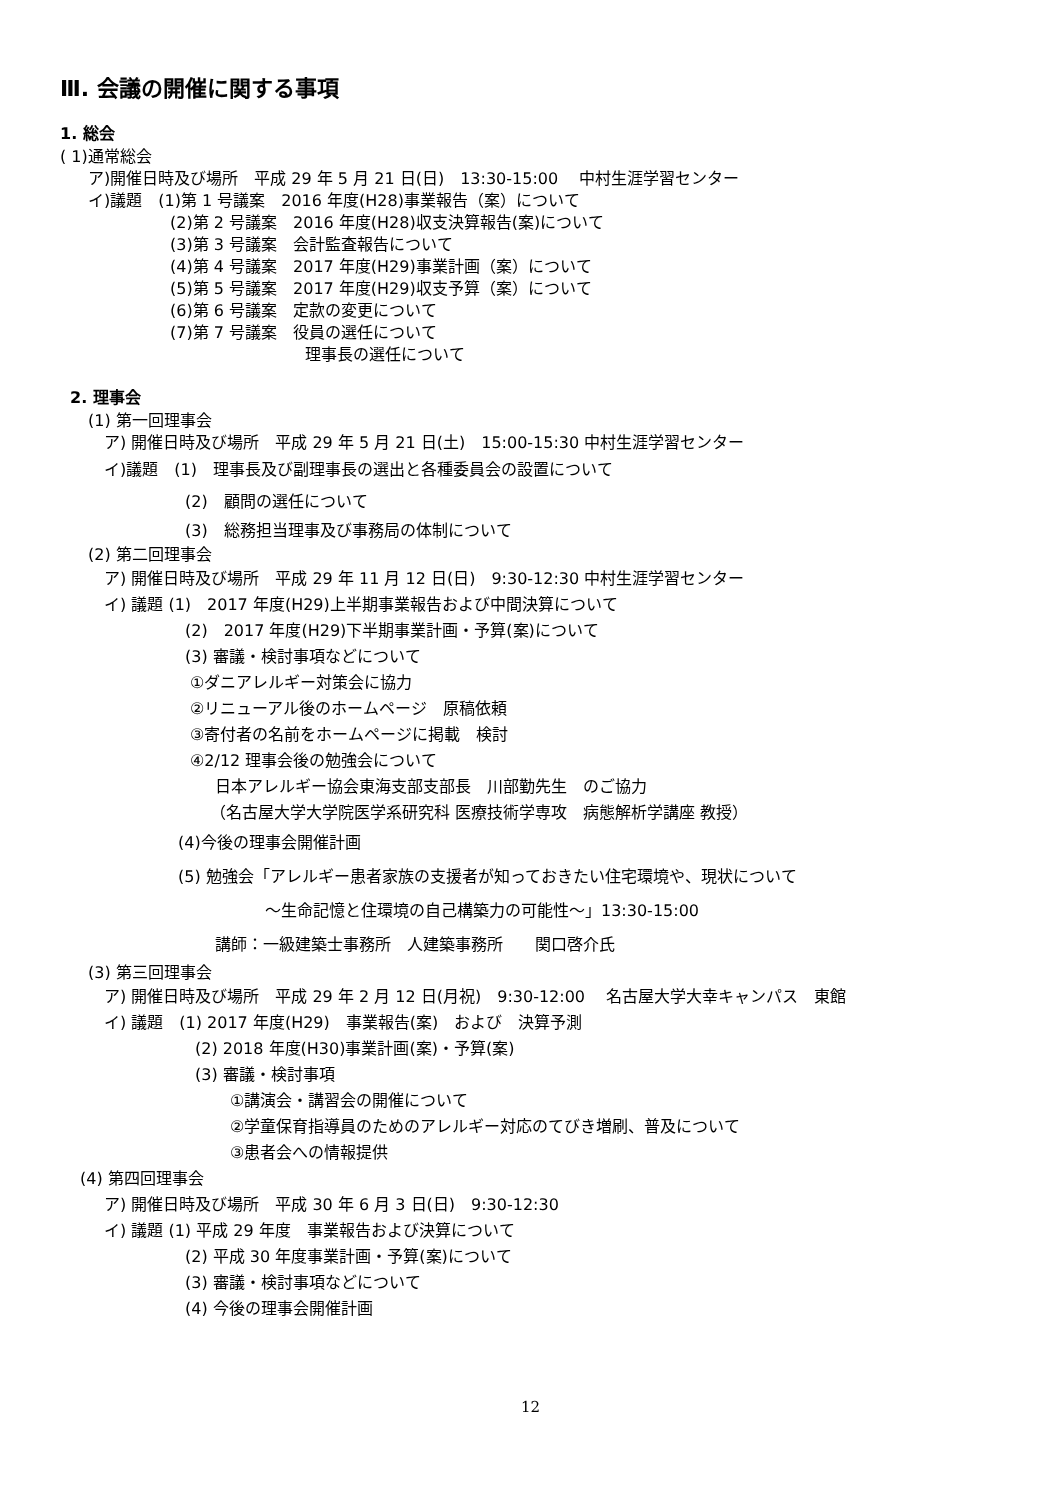Ⅲ. 会議の開催に関する事項
1. 総会
( 1)通常総会
ア)開催日時及び場所　平成 29 年 5 月 21 日(日)　13:30-15:00　 中村生涯学習センター
イ)議題　(1)第 1 号議案　2016 年度(H28)事業報告（案）について
(2)第 2 号議案　2016 年度(H28)収支決算報告(案)について
(3)第 3 号議案　会計監査報告について
(4)第 4 号議案　2017 年度(H29)事業計画（案）について
(5)第 5 号議案　2017 年度(H29)収支予算（案）について
(6)第 6 号議案　定款の変更について
(7)第 7 号議案　役員の選任について
理事長の選任について
2. 理事会
(1) 第一回理事会
ア) 開催日時及び場所　平成 29 年 5 月 21 日(土)　15:00-15:30 中村生涯学習センター
イ)議題　(1)　理事長及び副理事長の選出と各種委員会の設置について
(2)　顧問の選任について
(3)　総務担当理事及び事務局の体制について
(2) 第二回理事会
ア) 開催日時及び場所　平成 29 年 11 月 12 日(日)　9:30-12:30 中村生涯学習センター
イ) 議題 (1)　2017 年度(H29)上半期事業報告および中間決算について
(2)　2017 年度(H29)下半期事業計画・予算(案)について
(3) 審議・検討事項などについて
①ダニアレルギー対策会に協力
②リニューアル後のホームページ　原稿依頼
③寄付者の名前をホームページに掲載　検討
④2/12 理事会後の勉強会について
日本アレルギー協会東海支部支部長　川部勤先生　のご協力
（名古屋大学大学院医学系研究科 医療技術学専攻　病態解析学講座 教授）
(4)今後の理事会開催計画
(5) 勉強会「アレルギー患者家族の支援者が知っておきたい住宅環境や、現状について
～生命記憶と住環境の自己構築力の可能性～」13:30-15:00
講師：一級建築士事務所　人建築事務所　　関口啓介氏
(3) 第三回理事会
ア) 開催日時及び場所　平成 29 年 2 月 12 日(月祝)　9:30-12:00　 名古屋大学大幸キャンパス　東館
イ) 議題　(1) 2017 年度(H29)　事業報告(案)　および　決算予測
(2) 2018 年度(H30)事業計画(案)・予算(案)
(3) 審議・検討事項
①講演会・講習会の開催について
②学童保育指導員のためのアレルギー対応のてびき増刷、普及について
③患者会への情報提供
(4) 第四回理事会
ア) 開催日時及び場所　平成 30 年 6 月 3 日(日)　9:30-12:30
イ) 議題 (1) 平成 29 年度　事業報告および決算について
(2) 平成 30 年度事業計画・予算(案)について
(3) 審議・検討事項などについて
(4) 今後の理事会開催計画
12